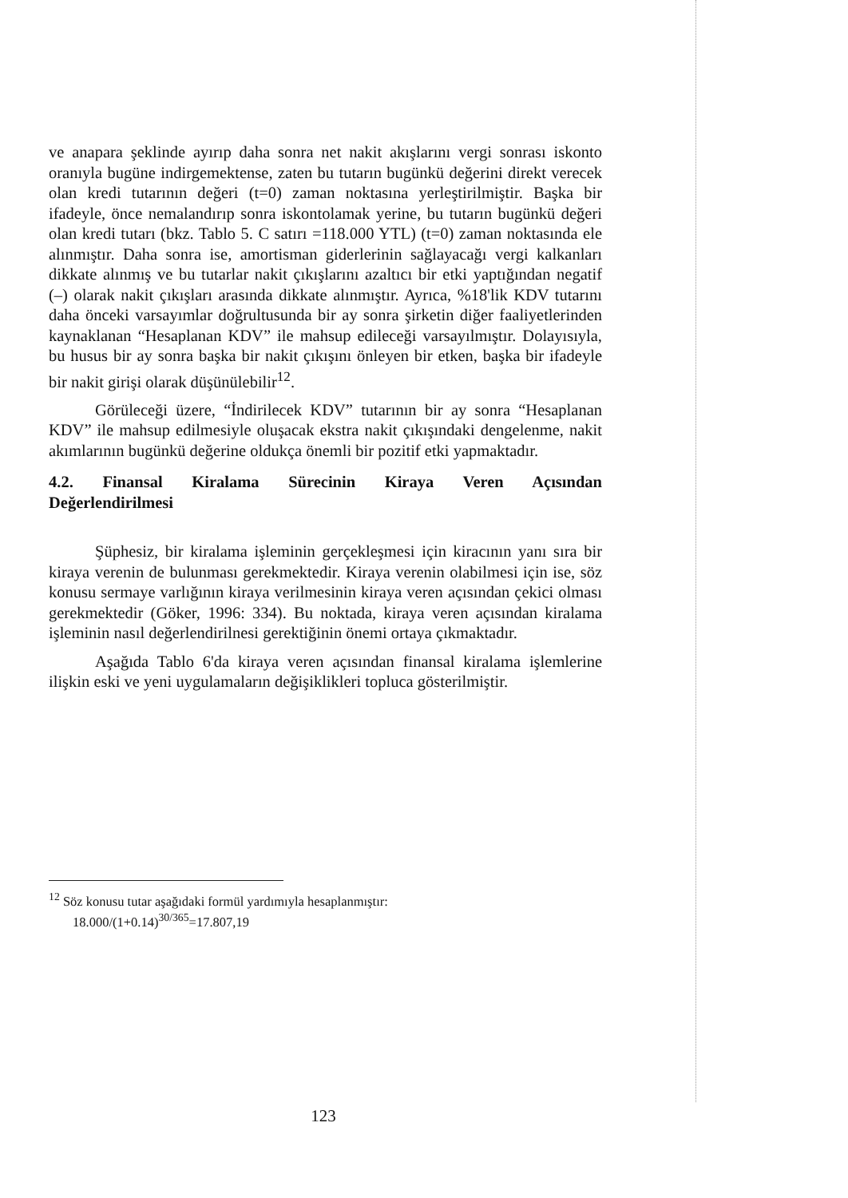ve anapara şeklinde ayırıp daha sonra net nakit akışlarını vergi sonrası iskonto oranıyla bugüne indirgemektense, zaten bu tutarın bugünkü değerini direkt verecek olan kredi tutarının değeri (t=0) zaman noktasına yerleştirilmiştir. Başka bir ifadeyle, önce nemalandırıp sonra iskontolamak yerine, bu tutarın bugünkü değeri olan kredi tutarı (bkz. Tablo 5. C satırı =118.000 YTL) (t=0) zaman noktasında ele alınmıştır. Daha sonra ise, amortisman giderlerinin sağlayacağı vergi kalkanları dikkate alınmış ve bu tutarlar nakit çıkışlarını azaltıcı bir etki yaptığından negatif (–) olarak nakit çıkışları arasında dikkate alınmıştır. Ayrıca, %18'lik KDV tutarını daha önceki varsayımlar doğrultusunda bir ay sonra şirketin diğer faaliyetlerinden kaynaklanan “Hesaplanan KDV” ile mahsup edileceği varsayılmıştır. Dolayısıyla, bu husus bir ay sonra başka bir nakit çıkışını önleyen bir etken, başka bir ifadeyle bir nakit girişi olarak düşünülebilir<sup>12</sup>.
Görüleceği üzere, “İndirilecek KDV” tutarının bir ay sonra “Hesaplanan KDV” ile mahsup edilmesiyle oluşacak ekstra nakit çıkışındaki dengelenme, nakit akımlarının bugünkü değerine oldukça önemli bir pozitif etki yapmaktadır.
4.2. Finansal Kiralama Sürecinin Kiraya Veren Açısından Değerlendirilmesi
Şüphesiz, bir kiralama işleminin gerçekleşmesi için kiracının yanı sıra bir kiraya verenin de bulunması gerekmektedir. Kiraya verenin olabilmesi için ise, söz konusu sermaye varlığının kiraya verilmesinin kiraya veren açısından çekici olması gerekmektedir (Göker, 1996: 334). Bu noktada, kiraya veren açısından kiralama işleminin nasıl değerlendirilnesi gerektiğinin önemi ortaya çıkmaktadır.
Aşağıda Tablo 6'da kiraya veren açısından finansal kiralama işlemlerine ilişkin eski ve yeni uygulamaların değişiklikleri topluca gösterilmiştir.
<sup>12</sup> Söz konusu tutar aşağıdaki formül yardımıyla hesaplanmıştır:
18.000/(1+0.14)<sup>30/365</sup>=17.807,19
123